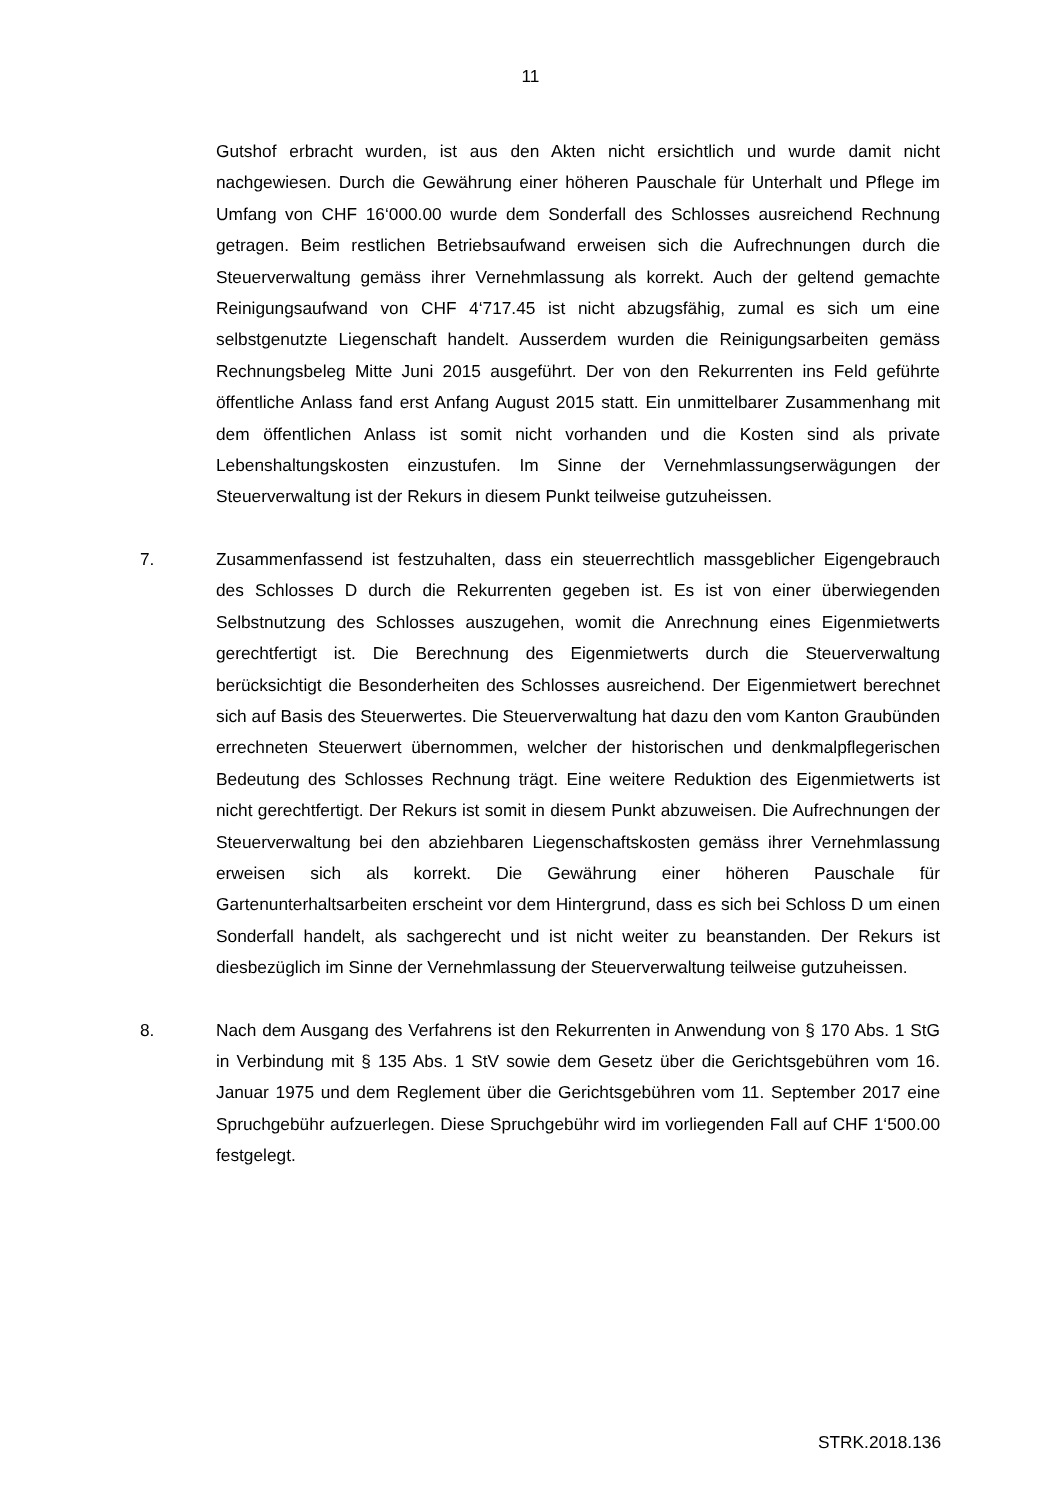11
Gutshof erbracht wurden, ist aus den Akten nicht ersichtlich und wurde damit nicht nachgewiesen. Durch die Gewährung einer höheren Pauschale für Unterhalt und Pflege im Umfang von CHF 16‘000.00 wurde dem Sonderfall des Schlosses ausreichend Rechnung getragen. Beim restlichen Betriebsaufwand erweisen sich die Aufrechnungen durch die Steuerverwaltung gemäss ihrer Vernehmlassung als korrekt. Auch der geltend gemachte Reinigungsaufwand von CHF 4‘717.45 ist nicht abzugsfähig, zumal es sich um eine selbstgenutzte Liegenschaft handelt. Ausserdem wurden die Reinigungsarbeiten gemäss Rechnungsbeleg Mitte Juni 2015 ausgeführt. Der von den Rekurrenten ins Feld geführte öffentliche Anlass fand erst Anfang August 2015 statt. Ein unmittelbarer Zusammenhang mit dem öffentlichen Anlass ist somit nicht vorhanden und die Kosten sind als private Lebenshaltungskosten einzustufen. Im Sinne der Vernehmlassungserwägungen der Steuerverwaltung ist der Rekurs in diesem Punkt teilweise gutzuheissen.
7. Zusammenfassend ist festzuhalten, dass ein steuerrechtlich massgeblicher Eigengebrauch des Schlosses D durch die Rekurrenten gegeben ist. Es ist von einer überwiegenden Selbstnutzung des Schlosses auszugehen, womit die Anrechnung eines Eigenmietwerts gerechtfertigt ist. Die Berechnung des Eigenmietwerts durch die Steuerverwaltung berücksichtigt die Besonderheiten des Schlosses ausreichend. Der Eigenmietwert berechnet sich auf Basis des Steuerwertes. Die Steuerverwaltung hat dazu den vom Kanton Graubünden errechneten Steuerwert übernommen, welcher der historischen und denkmalpflegerischen Bedeutung des Schlosses Rechnung trägt. Eine weitere Reduktion des Eigenmietwerts ist nicht gerechtfertigt. Der Rekurs ist somit in diesem Punkt abzuweisen. Die Aufrechnungen der Steuerverwaltung bei den abziehbaren Liegenschaftskosten gemäss ihrer Vernehmlassung erweisen sich als korrekt. Die Gewährung einer höheren Pauschale für Gartenunterhaltsarbeiten erscheint vor dem Hintergrund, dass es sich bei Schloss D um einen Sonderfall handelt, als sachgerecht und ist nicht weiter zu beanstanden. Der Rekurs ist diesbezüglich im Sinne der Vernehmlassung der Steuerverwaltung teilweise gutzuheissen.
8. Nach dem Ausgang des Verfahrens ist den Rekurrenten in Anwendung von § 170 Abs. 1 StG in Verbindung mit § 135 Abs. 1 StV sowie dem Gesetz über die Gerichtsgebühren vom 16. Januar 1975 und dem Reglement über die Gerichtsgebühren vom 11. September 2017 eine Spruchgebühr aufzuerlegen. Diese Spruchgebühr wird im vorliegenden Fall auf CHF 1‘500.00 festgelegt.
STRK.2018.136